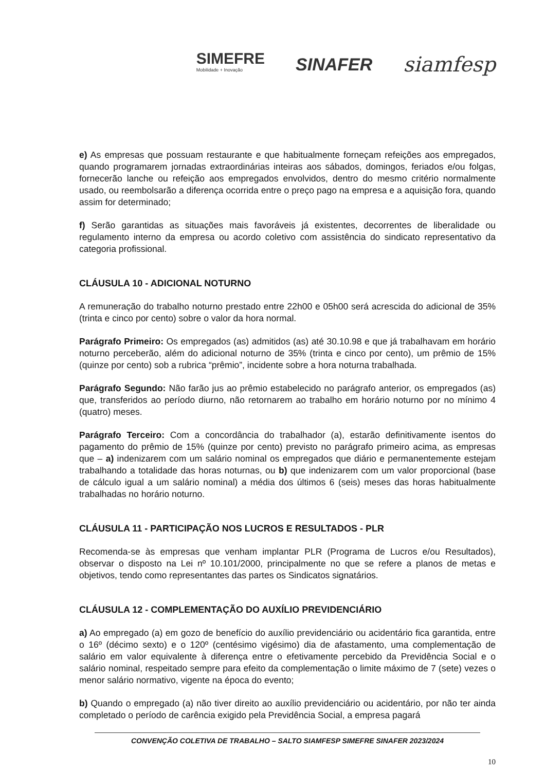SIMEFRE
Mobilidade + Inovação
SINAFER
siamfesp
e) As empresas que possuam restaurante e que habitualmente forneçam refeições aos empregados, quando programarem jornadas extraordinárias inteiras aos sábados, domingos, feriados e/ou folgas, fornecerão lanche ou refeição aos empregados envolvidos, dentro do mesmo critério normalmente usado, ou reembolsarão a diferença ocorrida entre o preço pago na empresa e a aquisição fora, quando assim for determinado;
f) Serão garantidas as situações mais favoráveis já existentes, decorrentes de liberalidade ou regulamento interno da empresa ou acordo coletivo com assistência do sindicato representativo da categoria profissional.
CLÁUSULA 10 - ADICIONAL NOTURNO
A remuneração do trabalho noturno prestado entre 22h00 e 05h00 será acrescida do adicional de 35% (trinta e cinco por cento) sobre o valor da hora normal.
Parágrafo Primeiro: Os empregados (as) admitidos (as) até 30.10.98 e que já trabalhavam em horário noturno perceberão, além do adicional noturno de 35% (trinta e cinco por cento), um prêmio de 15% (quinze por cento) sob a rubrica “prêmio”, incidente sobre a hora noturna trabalhada.
Parágrafo Segundo: Não farão jus ao prêmio estabelecido no parágrafo anterior, os empregados (as) que, transferidos ao período diurno, não retornarem ao trabalho em horário noturno por no mínimo 4 (quatro) meses.
Parágrafo Terceiro: Com a concordância do trabalhador (a), estarão definitivamente isentos do pagamento do prêmio de 15% (quinze por cento) previsto no parágrafo primeiro acima, as empresas que – a) indenizarem com um salário nominal os empregados que diário e permanentemente estejam trabalhando a totalidade das horas noturnas, ou b) que indenizarem com um valor proporcional (base de cálculo igual a um salário nominal) a média dos últimos 6 (seis) meses das horas habitualmente trabalhadas no horário noturno.
CLÁUSULA 11 - PARTICIPAÇÃO NOS LUCROS E RESULTADOS - PLR
Recomenda-se às empresas que venham implantar PLR (Programa de Lucros e/ou Resultados), observar o disposto na Lei nº 10.101/2000, principalmente no que se refere a planos de metas e objetivos, tendo como representantes das partes os Sindicatos signatários.
CLÁUSULA 12 - COMPLEMENTAÇÃO DO AUXÍLIO PREVIDENCIÁRIO
a) Ao empregado (a) em gozo de benefício do auxílio previdenciário ou acidentário fica garantida, entre o 16º (décimo sexto) e o 120º (centésimo vigésimo) dia de afastamento, uma complementação de salário em valor equivalente à diferença entre o efetivamente percebido da Previdência Social e o salário nominal, respeitado sempre para efeito da complementação o limite máximo de 7 (sete) vezes o menor salário normativo, vigente na época do evento;
b) Quando o empregado (a) não tiver direito ao auxílio previdenciário ou acidentário, por não ter ainda completado o período de carência exigido pela Previdência Social, a empresa pagará
CONVENÇÃO COLETIVA DE TRABALHO – SALTO SIAMFESP SIMEFRE SINAFER 2023/2024
10